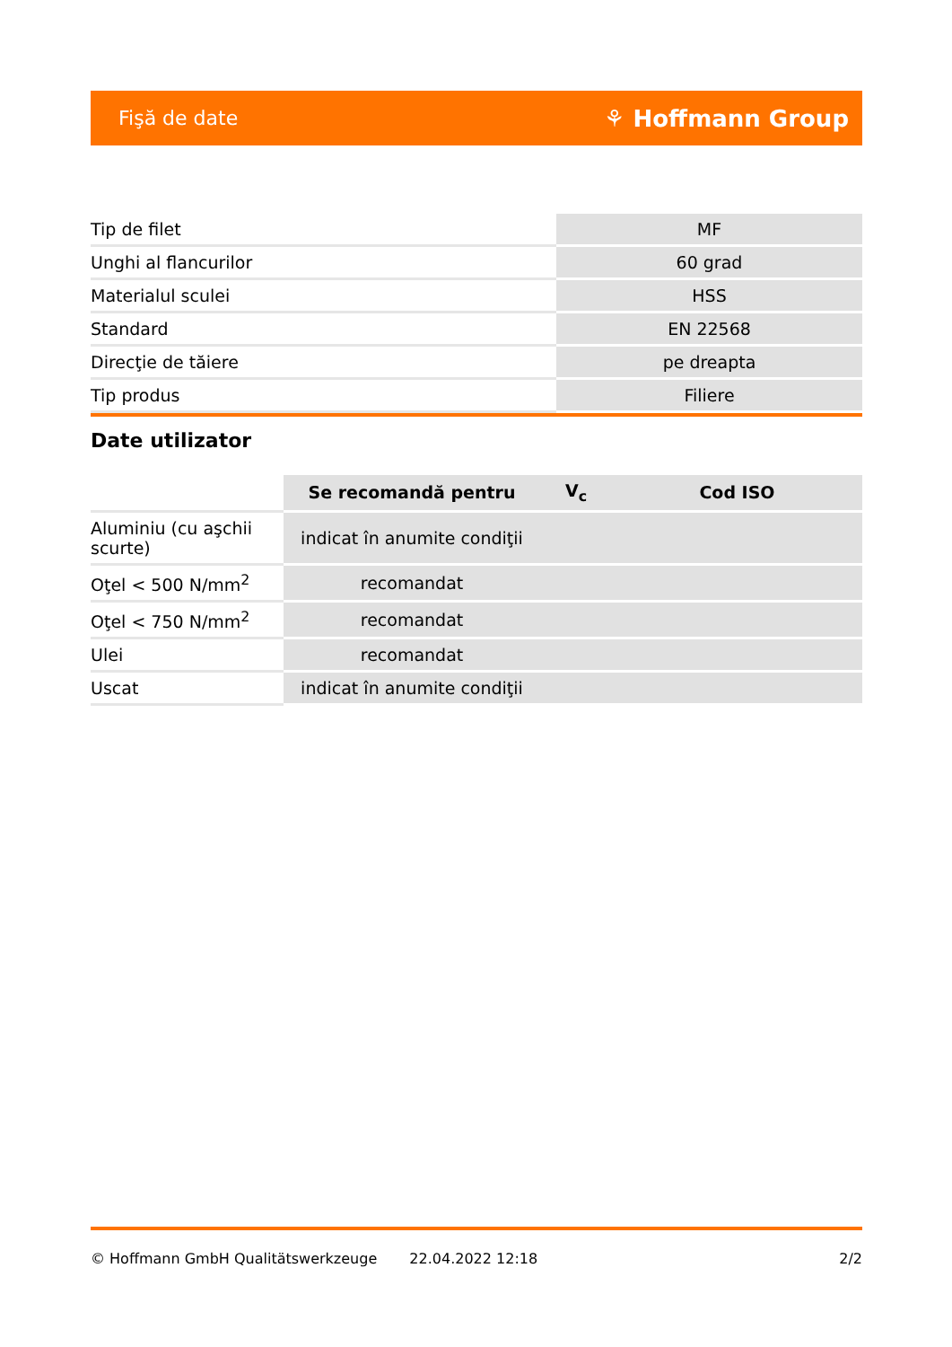Fişă de date ⚘ Hoffmann Group
| Tip de filet | MF |
| Unghi al flancurilor | 60 grad |
| Materialul sculei | HSS |
| Standard | EN 22568 |
| Direcţie de tăiere | pe dreapta |
| Tip produs | Filiere |
Date utilizator
| | Se recomandă pentru | V<sub>c</sub> | Cod ISO |
| --- | --- | --- | --- |
| Aluminiu (cu aşchii scurte) | indicat în anumite condiţii | | |
| Oţel < 500 N/mm<sup>2</sup> | recomandat | | |
| Oţel < 750 N/mm<sup>2</sup> | recomandat | | |
| Ulei | recomandat | | |
| Uscat | indicat în anumite condiţii | | |
© Hoffmann GmbH Qualitätswerkzeuge 22.04.2022 12:18 2/2